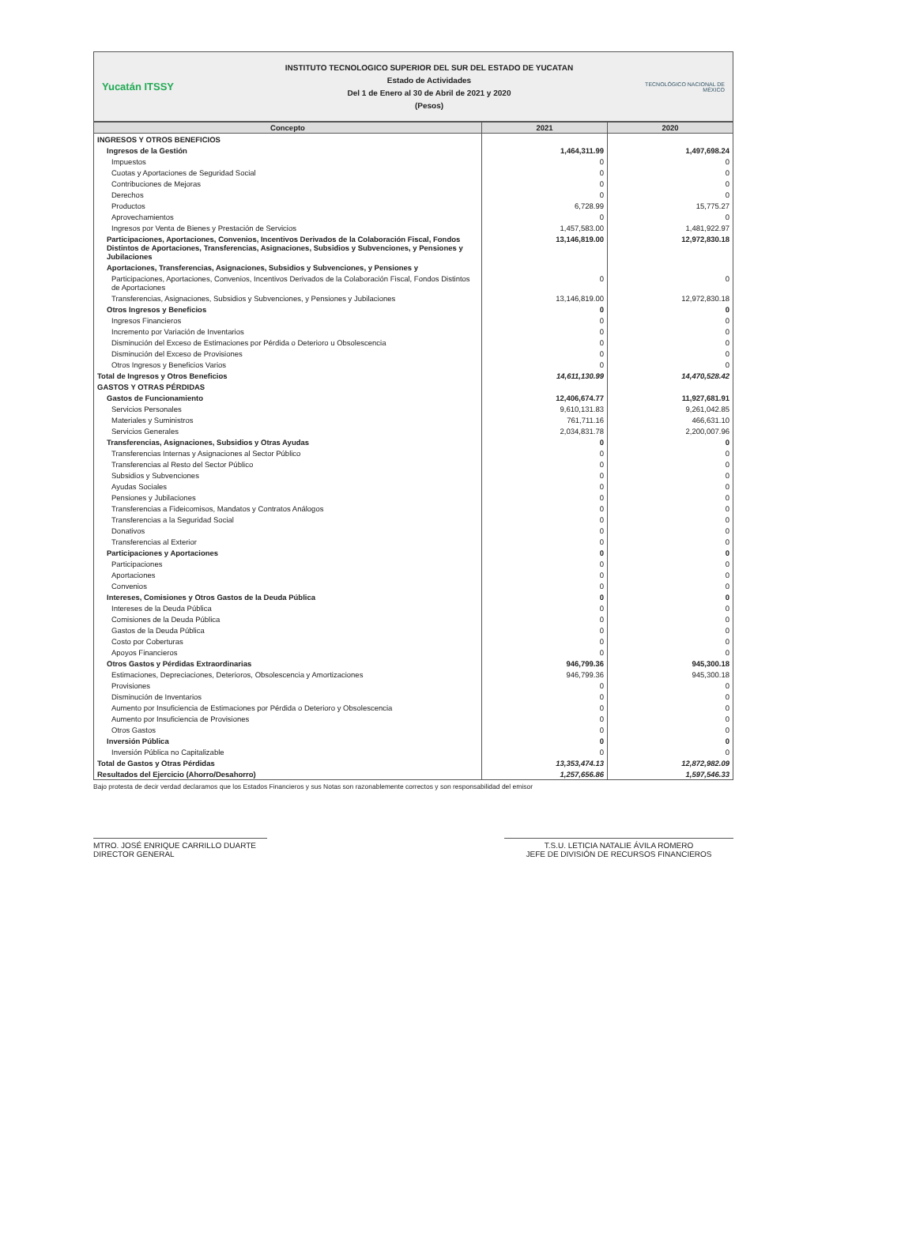Yucatán ITSSY
INSTITUTO TECNOLOGICO SUPERIOR DEL SUR DEL ESTADO DE YUCATAN
Estado de Actividades
Del 1 de Enero al 30 de Abril de 2021 y 2020
(Pesos)
TECNOLÓGICO NACIONAL DE MÉXICO
| Concepto | 2021 | 2020 |
| --- | --- | --- |
| INGRESOS Y OTROS BENEFICIOS | | |
| Ingresos de la Gestión | 1,464,311.99 | 1,497,698.24 |
| Impuestos | 0 | 0 |
| Cuotas y Aportaciones de Seguridad Social | 0 | 0 |
| Contribuciones de Mejoras | 0 | 0 |
| Derechos | 0 | 0 |
| Productos | 6,728.99 | 15,775.27 |
| Aprovechamientos | 0 | 0 |
| Ingresos por Venta de Bienes y Prestación de Servicios | 1,457,583.00 | 1,481,922.97 |
| Participaciones, Aportaciones, Convenios, Incentivos Derivados de la Colaboración Fiscal, Fondos Distintos de Aportaciones, Transferencias, Asignaciones, Subsidios y Subvenciones, y Pensiones y Jubilaciones | 13,146,819.00 | 12,972,830.18 |
| Aportaciones, Transferencias, Asignaciones, Subsidios y Subvenciones, y Pensiones y | | |
| Participaciones, Aportaciones, Convenios, Incentivos Derivados de la Colaboración Fiscal, Fondos Distintos de Aportaciones | 0 | 0 |
| Transferencias, Asignaciones, Subsidios y Subvenciones, y Pensiones y Jubilaciones | 13,146,819.00 | 12,972,830.18 |
| Otros Ingresos y Beneficios | 0 | 0 |
| Ingresos Financieros | 0 | 0 |
| Incremento por Variación de Inventarios | 0 | 0 |
| Disminución del Exceso de Estimaciones por Pérdida o Deterioro u Obsolescencia | 0 | 0 |
| Disminución del Exceso de Provisiones | 0 | 0 |
| Otros Ingresos y Beneficios Varios | 0 | 0 |
| Total de Ingresos y Otros Beneficios | 14,611,130.99 | 14,470,528.42 |
| GASTOS Y OTRAS PÉRDIDAS | | |
| Gastos de Funcionamiento | 12,406,674.77 | 11,927,681.91 |
| Servicios Personales | 9,610,131.83 | 9,261,042.85 |
| Materiales y Suministros | 761,711.16 | 466,631.10 |
| Servicios Generales | 2,034,831.78 | 2,200,007.96 |
| Transferencias, Asignaciones, Subsidios y Otras Ayudas | 0 | 0 |
| Transferencias Internas y Asignaciones al Sector Público | 0 | 0 |
| Transferencias al Resto del Sector Público | 0 | 0 |
| Subsidios y Subvenciones | 0 | 0 |
| Ayudas Sociales | 0 | 0 |
| Pensiones y Jubilaciones | 0 | 0 |
| Transferencias a Fideicomisos, Mandatos y Contratos Análogos | 0 | 0 |
| Transferencias a la Seguridad Social | 0 | 0 |
| Donativos | 0 | 0 |
| Transferencias al Exterior | 0 | 0 |
| Participaciones y Aportaciones | 0 | 0 |
| Participaciones | 0 | 0 |
| Aportaciones | 0 | 0 |
| Convenios | 0 | 0 |
| Intereses, Comisiones y Otros Gastos de la Deuda Pública | 0 | 0 |
| Intereses de la Deuda Pública | 0 | 0 |
| Comisiones de la Deuda Pública | 0 | 0 |
| Gastos de la Deuda Pública | 0 | 0 |
| Costo por Coberturas | 0 | 0 |
| Apoyos Financieros | 0 | 0 |
| Otros Gastos y Pérdidas Extraordinarias | 946,799.36 | 945,300.18 |
| Estimaciones, Depreciaciones, Deterioros, Obsolescencia y Amortizaciones | 946,799.36 | 945,300.18 |
| Provisiones | 0 | 0 |
| Disminución de Inventarios | 0 | 0 |
| Aumento por Insuficiencia de Estimaciones por Pérdida o Deterioro y Obsolescencia | 0 | 0 |
| Aumento por Insuficiencia de Provisiones | 0 | 0 |
| Otros Gastos | 0 | 0 |
| Inversión Pública | 0 | 0 |
| Inversión Pública no Capitalizable | 0 | 0 |
| Total de Gastos y Otras Pérdidas | 13,353,474.13 | 12,872,982.09 |
| Resultados del Ejercicio (Ahorro/Desahorro) | 1,257,656.86 | 1,597,546.33 |
Bajo protesta de decir verdad declaramos que los Estados Financieros y sus Notas son razonablemente correctos y son responsabilidad del emisor
MTRO. JOSÉ ENRIQUE CARRILLO DUARTE
DIRECTOR GENERAL
T.S.U. LETICIA NATALIE ÁVILA ROMERO
JEFE DE DIVISIÓN DE RECURSOS FINANCIEROS